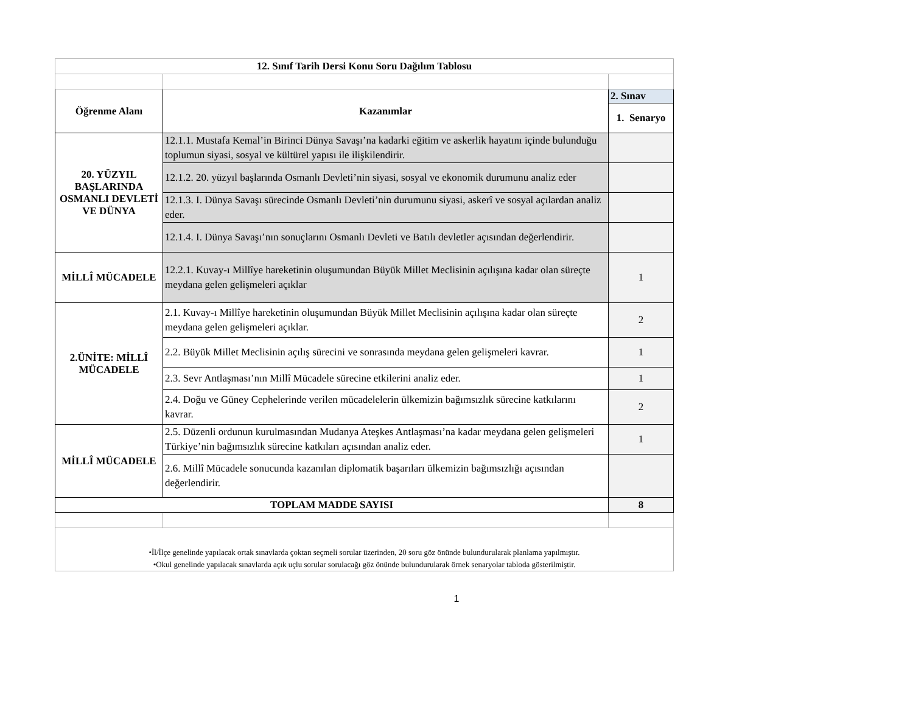| 12. Sınıf Tarih Dersi Konu Soru Dağılım Tablosu | | |
| --- | --- | --- |
| Öğrenme Alanı | Kazanımlar | 2. Sınav |
| | | 1. Senaryo |
| 20. YÜZYIL BAŞLARINDA OSMANLI DEVLETİ VE DÜNYA | 12.1.1. Mustafa Kemal’in Birinci Dünya Savaşı’na kadarki eğitim ve askerlik hayatını içinde bulunduğu toplumun siyasi, sosyal ve kültürel yapısı ile ilişkilendirir. | |
| | 12.1.2. 20. yüzyıl başlarında Osmanlı Devleti’nin siyasi, sosyal ve ekonomik durumunu analiz eder | |
| | 12.1.3. I. Dünya Savaşı sürecinde Osmanlı Devleti’nin durumunu siyasi, askerî ve sosyal açılardan analiz eder. | |
| | 12.1.4. I. Dünya Savaşı’nın sonuçlarını Osmanlı Devleti ve Batılı devletler açısından değerlendirir. | |
| MİLLÎ MÜCADELE | 12.2.1. Kuvay-ı Millîye hareketinin oluşumundan Büyük Millet Meclisinin açılışına kadar olan süreçte meydana gelen gelişmeleri açıklar | 1 |
| 2.ÜNİTE: MİLLÎ MÜCADELE | 2.1. Kuvay-ı Millîye hareketinin oluşumundan Büyük Millet Meclisinin açılışına kadar olan süreçte meydana gelen gelişmeleri açıklar. | 2 |
| | 2.2. Büyük Millet Meclisinin açılış sürecini ve sonrasında meydana gelen gelişmeleri kavrar. | 1 |
| | 2.3. Sevr Antlaşması’nın Millî Mücadele sürecine etkilerini analiz eder. | 1 |
| | 2.4. Doğu ve Güney Cephelerinde verilen mücadelelerin ülkemizin bağımsızlık sürecine katkılarını kavrar. | 2 |
| MİLLÎ MÜCADELE | 2.5. Düzenli ordunun kurulmasından Mudanya Ateşkes Antlaşması’na kadar meydana gelen gelişmeleri Türkiye’nin bağımsızlık sürecine katkıları açısından analiz eder. | 1 |
| | 2.6. Millî Mücadele sonucunda kazanılan diplomatik başarıları ülkemizin bağımsızlığı açısından değerlendirir. | |
| TOPLAM MADDE SAYISI | | 8 |
| •İl/İlçe genelinde yapılacak ortak sınavlarda çoktan seçmeli sorular üzerinden, 20 soru göz önünde bulundurularak planlama yapılmıştır. •Okul genelinde yapılacak sınavlarda açık uçlu sorular sorulacağı göz önünde bulundurularak örnek senaryolar tabloda gösterilmiştir. | | |
1